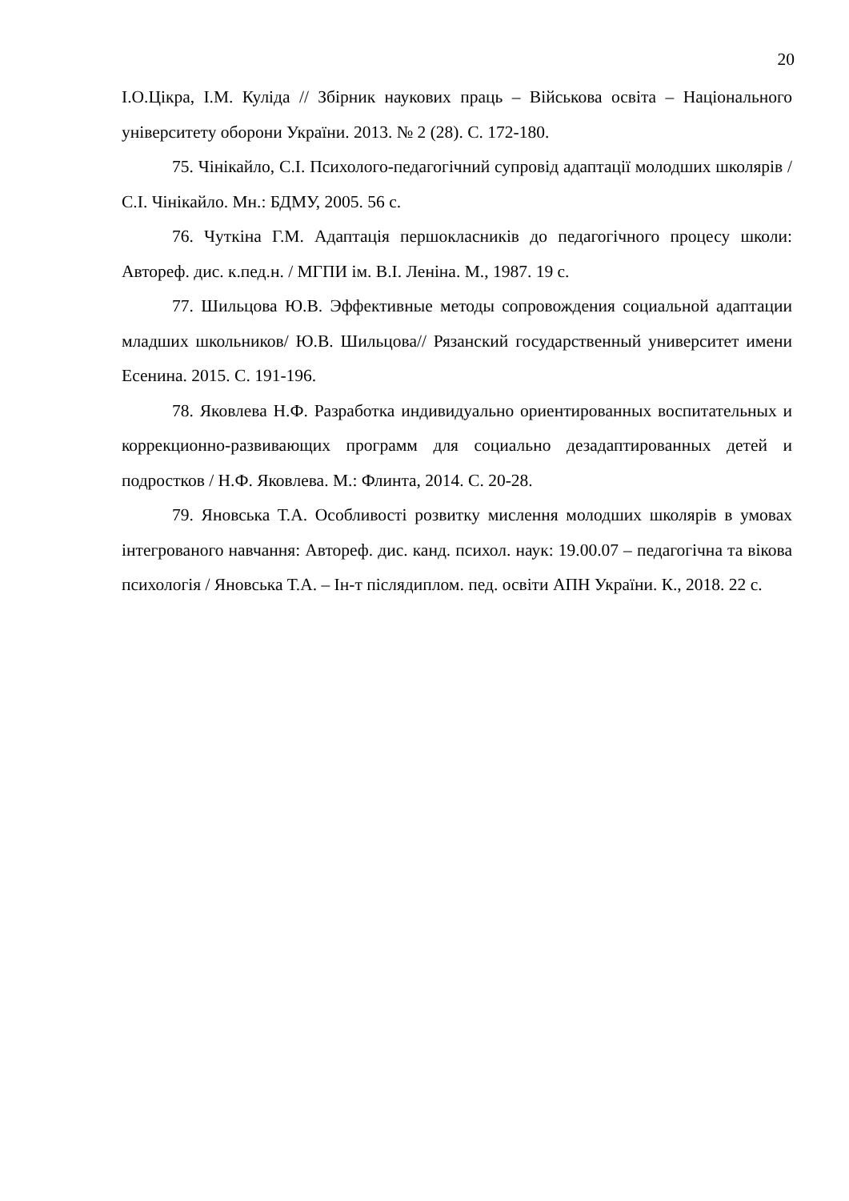20
І.О.Цікра, І.М. Куліда // Збірник наукових праць – Військова освіта – Національного університету оборони України. 2013. № 2 (28). С. 172-180.
75. Чінікайло, С.І. Психолого-педагогічний супровід адаптації молодших школярів / С.І. Чінікайло. Мн.: БДМУ, 2005. 56 с.
76. Чуткіна Г.М. Адаптація першокласників до педагогічного процесу школи: Автореф. дис. к.пед.н. / МГПИ ім. В.І. Леніна. М., 1987. 19 с.
77. Шильцова Ю.В. Эффективные методы сопровождения социальной адаптации младших школьников/ Ю.В. Шильцова// Рязанский государственный университет имени Есенина. 2015. С. 191-196.
78. Яковлева Н.Ф. Разработка индивидуально ориентированных воспитательных и коррекционно-развивающих программ для социально дезадаптированных детей и подростков / Н.Ф. Яковлева. М.: Флинта, 2014. С. 20-28.
79. Яновська Т.А. Особливості розвитку мислення молодших школярів в умовах інтегрованого навчання: Автореф. дис. канд. психол. наук: 19.00.07 – педагогічна та вікова психологія / Яновська Т.А. – Ін-т післядиплом. пед. освіти АПН України. К., 2018. 22 с.